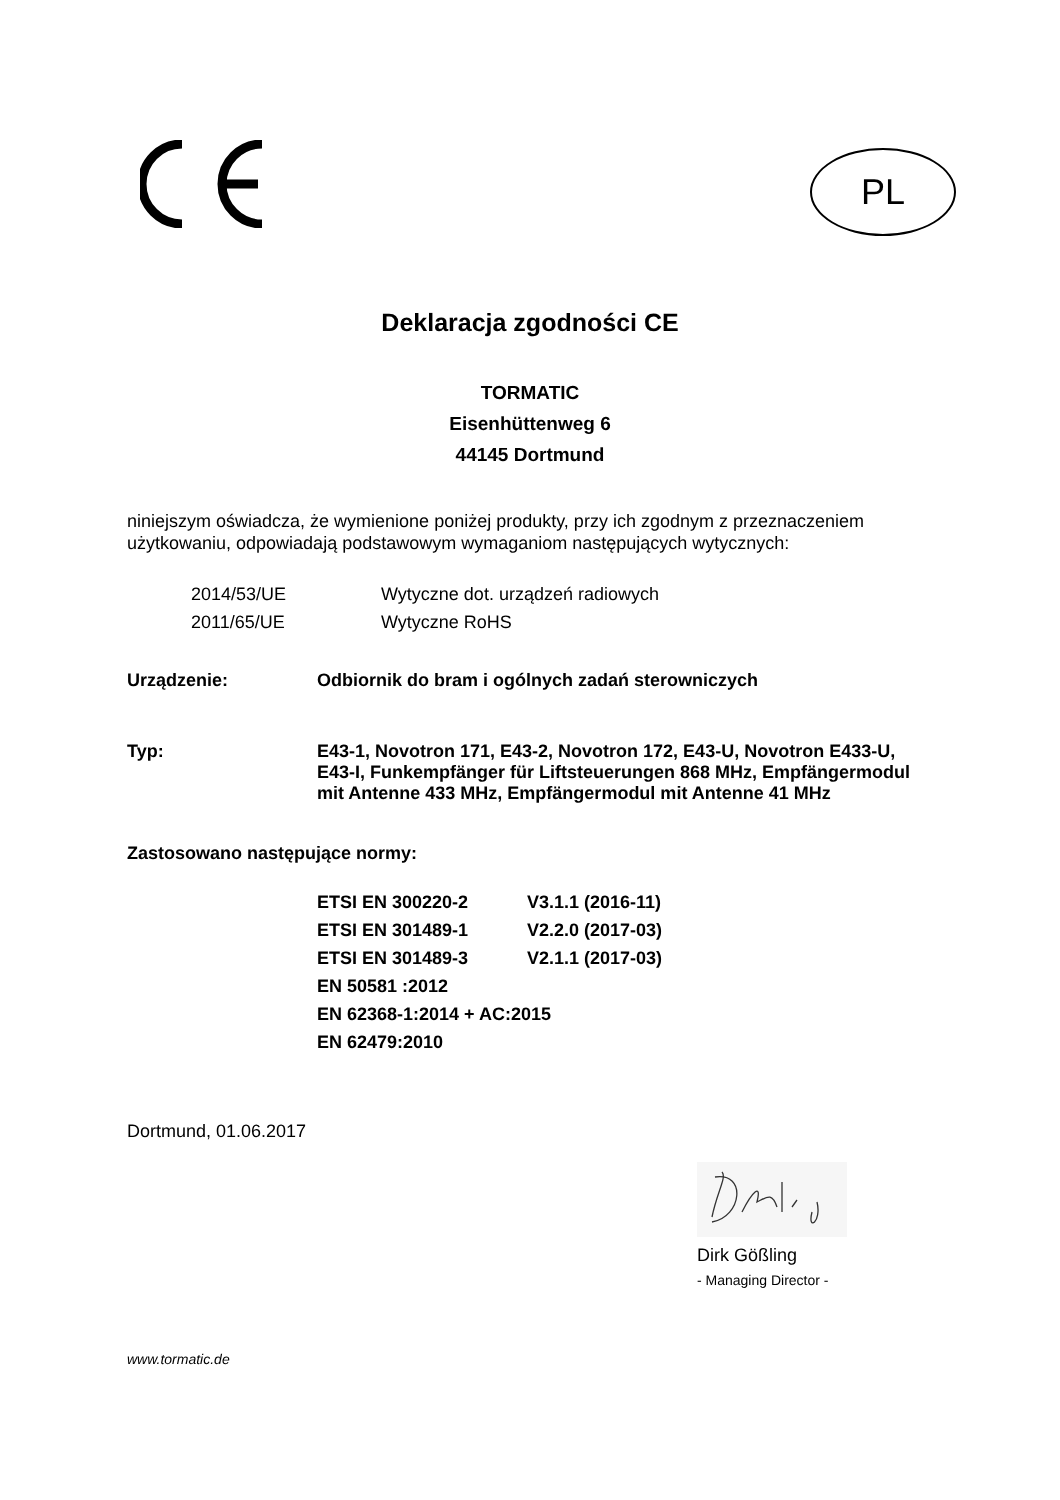PL
Deklaracja zgodności CE
TORMATIC
Eisenhüttenweg 6
44145 Dortmund
niniejszym oświadcza, że wymienione poniżej produkty, przy ich zgodnym z przeznaczeniem użytkowaniu, odpowiadają podstawowym wymaganiom następujących wytycznych:
| 2014/53/UE | Wytyczne dot. urządzeń radiowych |
| 2011/65/UE | Wytyczne RoHS |
| Urządzenie: | Odbiornik do bram i ogólnych zadań sterowniczych |
| Typ: | E43-1, Novotron 171, E43-2, Novotron 172, E43-U, Novotron E433-U, E43-I, Funkempfänger für Liftsteuerungen 868 MHz, Empfängermodul mit Antenne 433 MHz, Empfängermodul mit Antenne 41 MHz |
Zastosowano następujące normy:
| ETSI EN 300220-2 | V3.1.1 (2016-11) |
| ETSI EN 301489-1 | V2.2.0 (2017-03) |
| ETSI EN 301489-3 | V2.1.1 (2017-03) |
| EN 50581 :2012 | |
| EN 62368-1:2014 + AC:2015 | |
| EN 62479:2010 | |
Dortmund, 01.06.2017
Dirk Gößling
- Managing Director -
www.tormatic.de